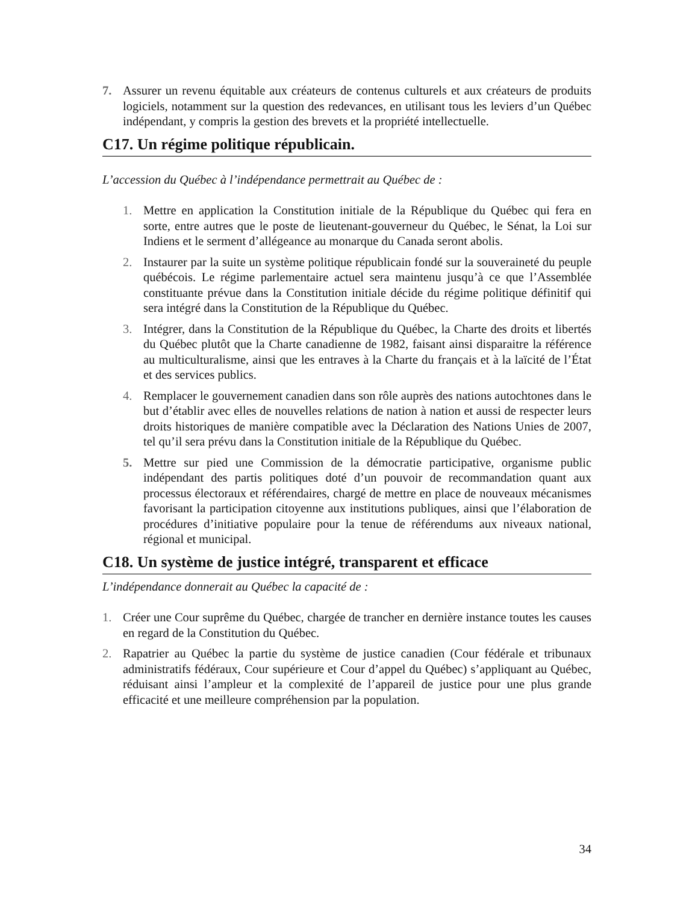7. Assurer un revenu équitable aux créateurs de contenus culturels et aux créateurs de produits logiciels, notamment sur la question des redevances, en utilisant tous les leviers d’un Québec indépendant, y compris la gestion des brevets et la propriété intellectuelle.
C17. Un régime politique républicain.
L’accession du Québec à l’indépendance permettrait au Québec de :
1. Mettre en application la Constitution initiale de la République du Québec qui fera en sorte, entre autres que le poste de lieutenant-gouverneur du Québec, le Sénat, la Loi sur Indiens et le serment d’allégeance au monarque du Canada seront abolis.
2. Instaurer par la suite un système politique républicain fondé sur la souveraineté du peuple québécois. Le régime parlementaire actuel sera maintenu jusqu’à ce que l’Assemblée constituante prévue dans la Constitution initiale décide du régime politique définitif qui sera intégré dans la Constitution de la République du Québec.
3. Intégrer, dans la Constitution de la République du Québec, la Charte des droits et libertés du Québec plutôt que la Charte canadienne de 1982, faisant ainsi disparaitre la référence au multiculturalisme, ainsi que les entraves à la Charte du français et à la laïcité de l’État et des services publics.
4. Remplacer le gouvernement canadien dans son rôle auprès des nations autochtones dans le but d’établir avec elles de nouvelles relations de nation à nation et aussi de respecter leurs droits historiques de manière compatible avec la Déclaration des Nations Unies de 2007, tel qu’il sera prévu dans la Constitution initiale de la République du Québec.
5. Mettre sur pied une Commission de la démocratie participative, organisme public indépendant des partis politiques doté d’un pouvoir de recommandation quant aux processus électoraux et référendaires, chargé de mettre en place de nouveaux mécanismes favorisant la participation citoyenne aux institutions publiques, ainsi que l’élaboration de procédures d’initiative populaire pour la tenue de référendums aux niveaux national, régional et municipal.
C18. Un système de justice intégré, transparent et efficace
L’indépendance donnerait au Québec la capacité de :
1. Créer une Cour suprême du Québec, chargée de trancher en dernière instance toutes les causes en regard de la Constitution du Québec.
2. Rapatrier au Québec la partie du système de justice canadien (Cour fédérale et tribunaux administratifs fédéraux, Cour supérieure et Cour d’appel du Québec) s’appliquant au Québec, réduisant ainsi l’ampleur et la complexité de l’appareil de justice pour une plus grande efficacité et une meilleure compréhension par la population.
34